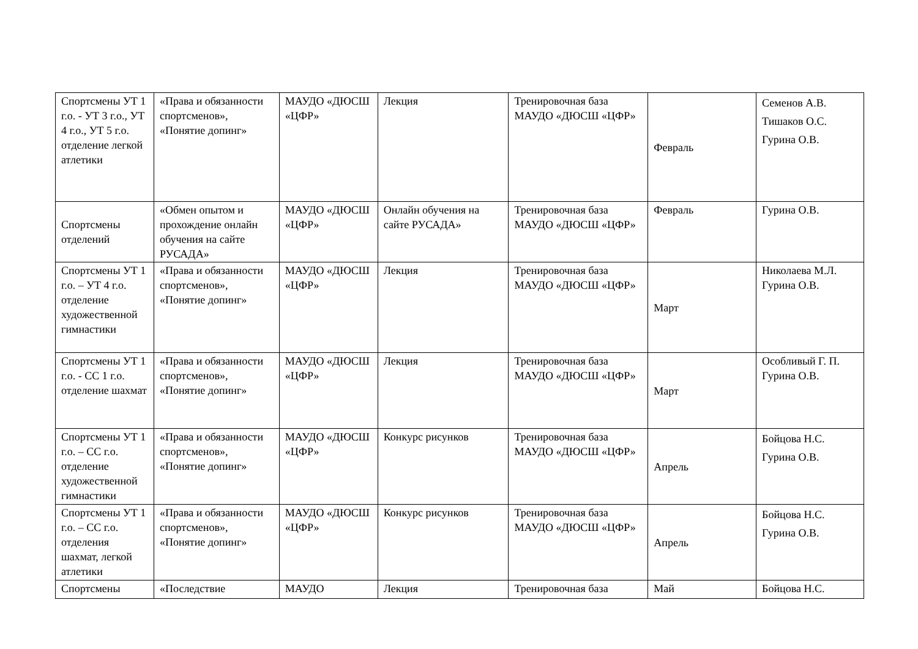| Спортсмены УТ 1 г.о. - УТ 3 г.о., УТ 4 г.о., УТ 5 г.о. отделение легкой атлетики | «Права и обязанности спортсменов», «Понятие допинг» | МАУДО «ДЮСШ «ЦФР» | Лекция | Тренировочная база МАУДО «ДЮСШ «ЦФР» | Февраль | Семенов А.В. Тишаков О.С. Гурина О.В. |
| Спортсмены отделений | «Обмен опытом и прохождение онлайн обучения на сайте РУСАДА» | МАУДО «ДЮСШ «ЦФР» | Онлайн обучения на сайте РУСАДА» | Тренировочная база МАУДО «ДЮСШ «ЦФР» | Февраль | Гурина О.В. |
| Спортсмены УТ 1 г.о. – УТ 4 г.о. отделение художественной гимнастики | «Права и обязанности спортсменов», «Понятие допинг» | МАУДО «ДЮСШ «ЦФР» | Лекция | Тренировочная база МАУДО «ДЮСШ «ЦФР» | Март | Николаева М.Л. Гурина О.В. |
| Спортсмены УТ 1 г.о. - СС 1 г.о. отделение шахмат | «Права и обязанности спортсменов», «Понятие допинг» | МАУДО «ДЮСШ «ЦФР» | Лекция | Тренировочная база МАУДО «ДЮСШ «ЦФР» | Март | Особливый Г. П. Гурина О.В. |
| Спортсмены УТ 1 г.о. – СС г.о. отделение художественной гимнастики | «Права и обязанности спортсменов», «Понятие допинг» | МАУДО «ДЮСШ «ЦФР» | Конкурс рисунков | Тренировочная база МАУДО «ДЮСШ «ЦФР» | Апрель | Бойцова Н.С. Гурина О.В. |
| Спортсмены УТ 1 г.о. – СС г.о. отделения шахмат, легкой атлетики | «Права и обязанности спортсменов», «Понятие допинг» | МАУДО «ДЮСШ «ЦФР» | Конкурс рисунков | Тренировочная база МАУДО «ДЮСШ «ЦФР» | Апрель | Бойцова Н.С. Гурина О.В. |
| Спортсмены | «Последствие | МАУДО | Лекция | Тренировочная база | Май | Бойцова Н.С. |